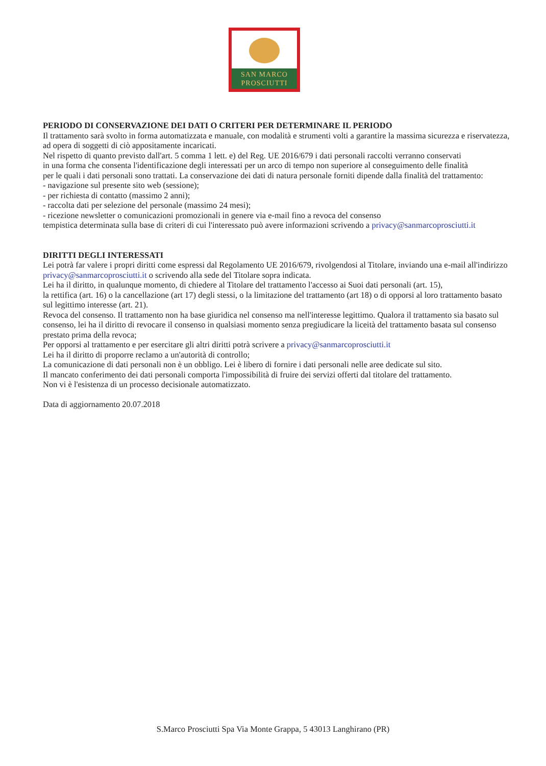SAN MARCO
PROSCIUTTI
PERIODO DI CONSERVAZIONE DEI DATI O CRITERI PER DETERMINARE IL PERIODO
Il trattamento sarà svolto in forma automatizzata e manuale, con modalità e strumenti volti a garantire la massima sicurezza e riservatezza, ad opera di soggetti di ciò appositamente incaricati.
Nel rispetto di quanto previsto dall'art. 5 comma 1 lett. e) del Reg. UE 2016/679 i dati personali raccolti verranno conservati
in una forma che consenta l'identificazione degli interessati per un arco di tempo non superiore al conseguimento delle finalità
per le quali i dati personali sono trattati. La conservazione dei dati di natura personale forniti dipende dalla finalità del trattamento:
- navigazione sul presente sito web (sessione);
- per richiesta di contatto (massimo 2 anni);
- raccolta dati per selezione del personale (massimo 24 mesi);
- ricezione newsletter o comunicazioni promozionali in genere via e-mail fino a revoca del consenso
tempistica determinata sulla base di criteri di cui l'interessato può avere informazioni scrivendo a privacy@sanmarcoprosciutti.it
DIRITTI DEGLI INTERESSATI
Lei potrà far valere i propri diritti come espressi dal Regolamento UE 2016/679, rivolgendosi al Titolare, inviando una e-mail all'indirizzo privacy@sanmarcoprosciutti.it o scrivendo alla sede del Titolare sopra indicata.
Lei ha il diritto, in qualunque momento, di chiedere al Titolare del trattamento l'accesso ai Suoi dati personali (art. 15),
la rettifica (art. 16) o la cancellazione (art 17) degli stessi, o la limitazione del trattamento (art 18) o di opporsi al loro trattamento basato sul legittimo interesse (art. 21).
Revoca del consenso. Il trattamento non ha base giuridica nel consenso ma nell'interesse legittimo. Qualora il trattamento sia basato sul consenso, lei ha il diritto di revocare il consenso in qualsiasi momento senza pregiudicare la liceità del trattamento basata sul consenso prestato prima della revoca;
Per opporsi al trattamento e per esercitare gli altri diritti potrà scrivere a privacy@sanmarcoprosciutti.it
Lei ha il diritto di proporre reclamo a un'autorità di controllo;
La comunicazione di dati personali non è un obbligo. Lei è libero di fornire i dati personali nelle aree dedicate sul sito.
Il mancato conferimento dei dati personali comporta l'impossibilità di fruire dei servizi offerti dal titolare del trattamento.
Non vi è l'esistenza di un processo decisionale automatizzato.
Data di aggiornamento 20.07.2018
S.Marco Prosciutti Spa Via Monte Grappa, 5 43013 Langhirano (PR)